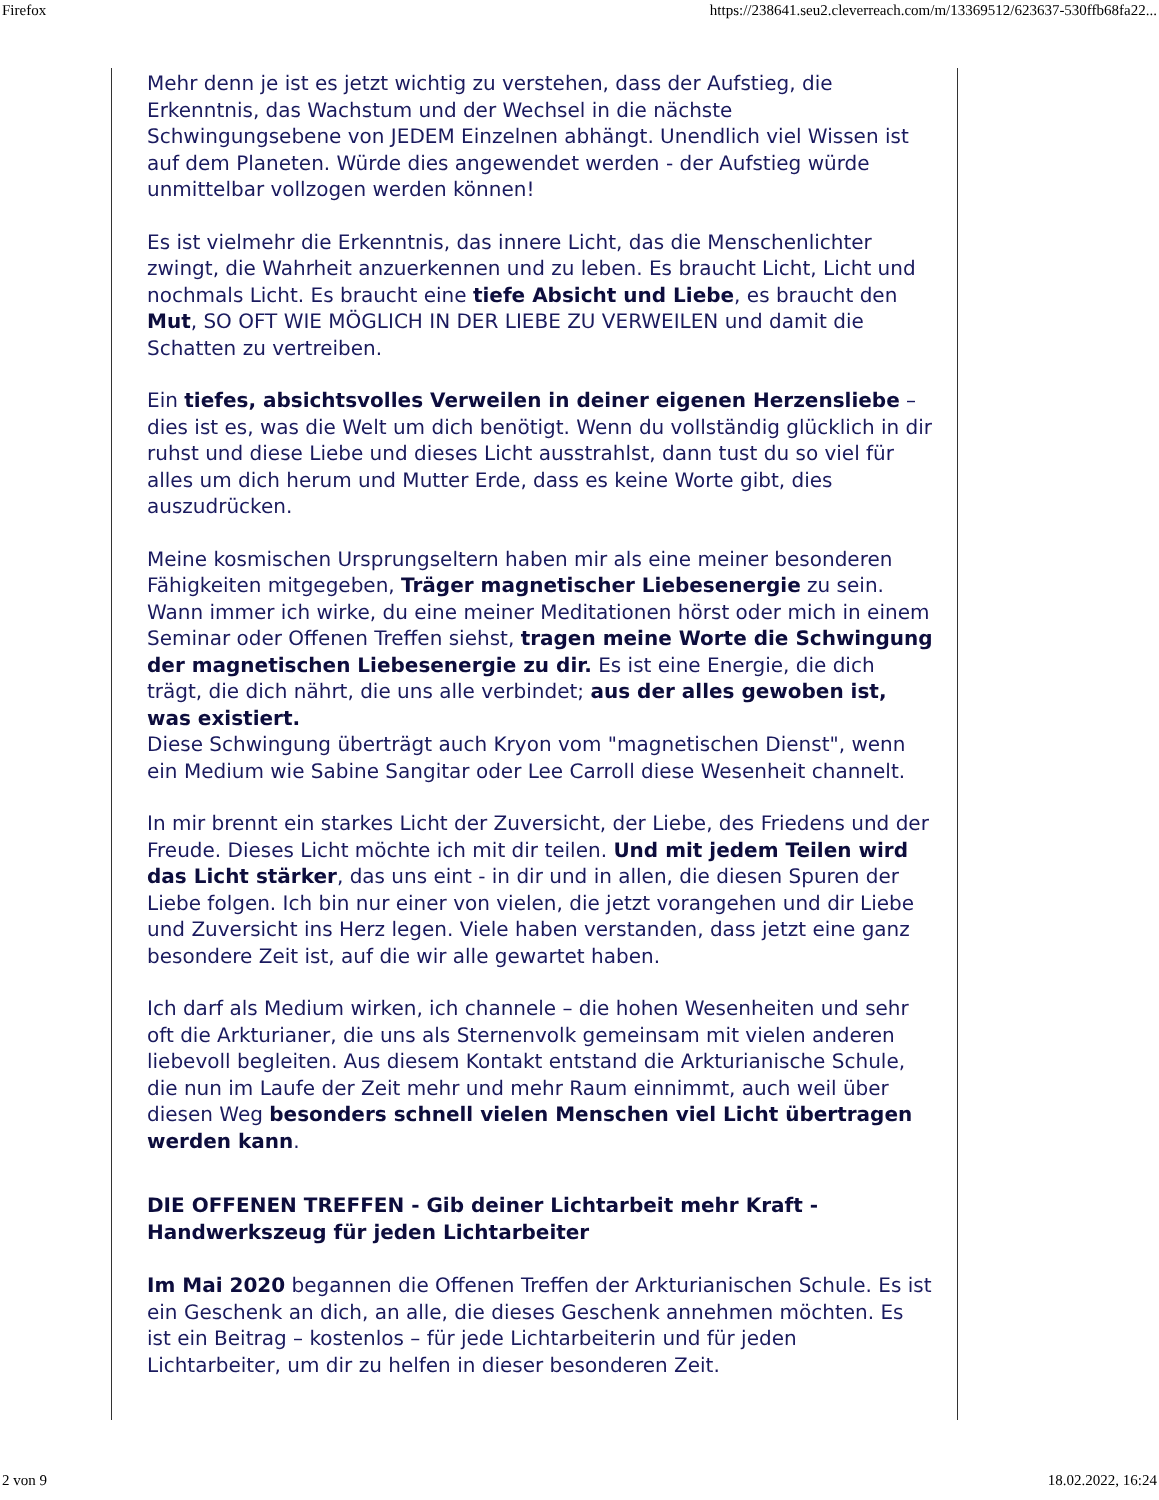Firefox https://238641.seu2.cleverreach.com/m/13369512/623637-530ffb68fa22...
Mehr denn je ist es jetzt wichtig zu verstehen, dass der Aufstieg, die Erkenntnis, das Wachstum und der Wechsel in die nächste Schwingungsebene von JEDEM Einzelnen abhängt. Unendlich viel Wissen ist auf dem Planeten. Würde dies angewendet werden - der Aufstieg würde unmittelbar vollzogen werden können!
Es ist vielmehr die Erkenntnis, das innere Licht, das die Menschenlichter zwingt, die Wahrheit anzuerkennen und zu leben. Es braucht Licht, Licht und nochmals Licht. Es braucht eine tiefe Absicht und Liebe, es braucht den Mut, SO OFT WIE MÖGLICH IN DER LIEBE ZU VERWEILEN und damit die Schatten zu vertreiben.
Ein tiefes, absichtsvolles Verweilen in deiner eigenen Herzensliebe – dies ist es, was die Welt um dich benötigt. Wenn du vollständig glücklich in dir ruhst und diese Liebe und dieses Licht ausstrahlst, dann tust du so viel für alles um dich herum und Mutter Erde, dass es keine Worte gibt, dies auszudrücken.
Meine kosmischen Ursprungseltern haben mir als eine meiner besonderen Fähigkeiten mitgegeben, Träger magnetischer Liebesenergie zu sein. Wann immer ich wirke, du eine meiner Meditationen hörst oder mich in einem Seminar oder Offenen Treffen siehst, tragen meine Worte die Schwingung der magnetischen Liebesenergie zu dir. Es ist eine Energie, die dich trägt, die dich nährt, die uns alle verbindet; aus der alles gewoben ist, was existiert.
Diese Schwingung überträgt auch Kryon vom "magnetischen Dienst", wenn ein Medium wie Sabine Sangitar oder Lee Carroll diese Wesenheit channelt.
In mir brennt ein starkes Licht der Zuversicht, der Liebe, des Friedens und der Freude. Dieses Licht möchte ich mit dir teilen. Und mit jedem Teilen wird das Licht stärker, das uns eint - in dir und in allen, die diesen Spuren der Liebe folgen. Ich bin nur einer von vielen, die jetzt vorangehen und dir Liebe und Zuversicht ins Herz legen. Viele haben verstanden, dass jetzt eine ganz besondere Zeit ist, auf die wir alle gewartet haben.
Ich darf als Medium wirken, ich channele – die hohen Wesenheiten und sehr oft die Arkturianer, die uns als Sternenvolk gemeinsam mit vielen anderen liebevoll begleiten. Aus diesem Kontakt entstand die Arkturianische Schule, die nun im Laufe der Zeit mehr und mehr Raum einnimmt, auch weil über diesen Weg besonders schnell vielen Menschen viel Licht übertragen werden kann.
DIE OFFENEN TREFFEN - Gib deiner Lichtarbeit mehr Kraft - Handwerkszeug für jeden Lichtarbeiter
Im Mai 2020 begannen die Offenen Treffen der Arkturianischen Schule. Es ist ein Geschenk an dich, an alle, die dieses Geschenk annehmen möchten. Es ist ein Beitrag – kostenlos – für jede Lichtarbeiterin und für jeden Lichtarbeiter, um dir zu helfen in dieser besonderen Zeit.
2 von 9 18.02.2022, 16:24